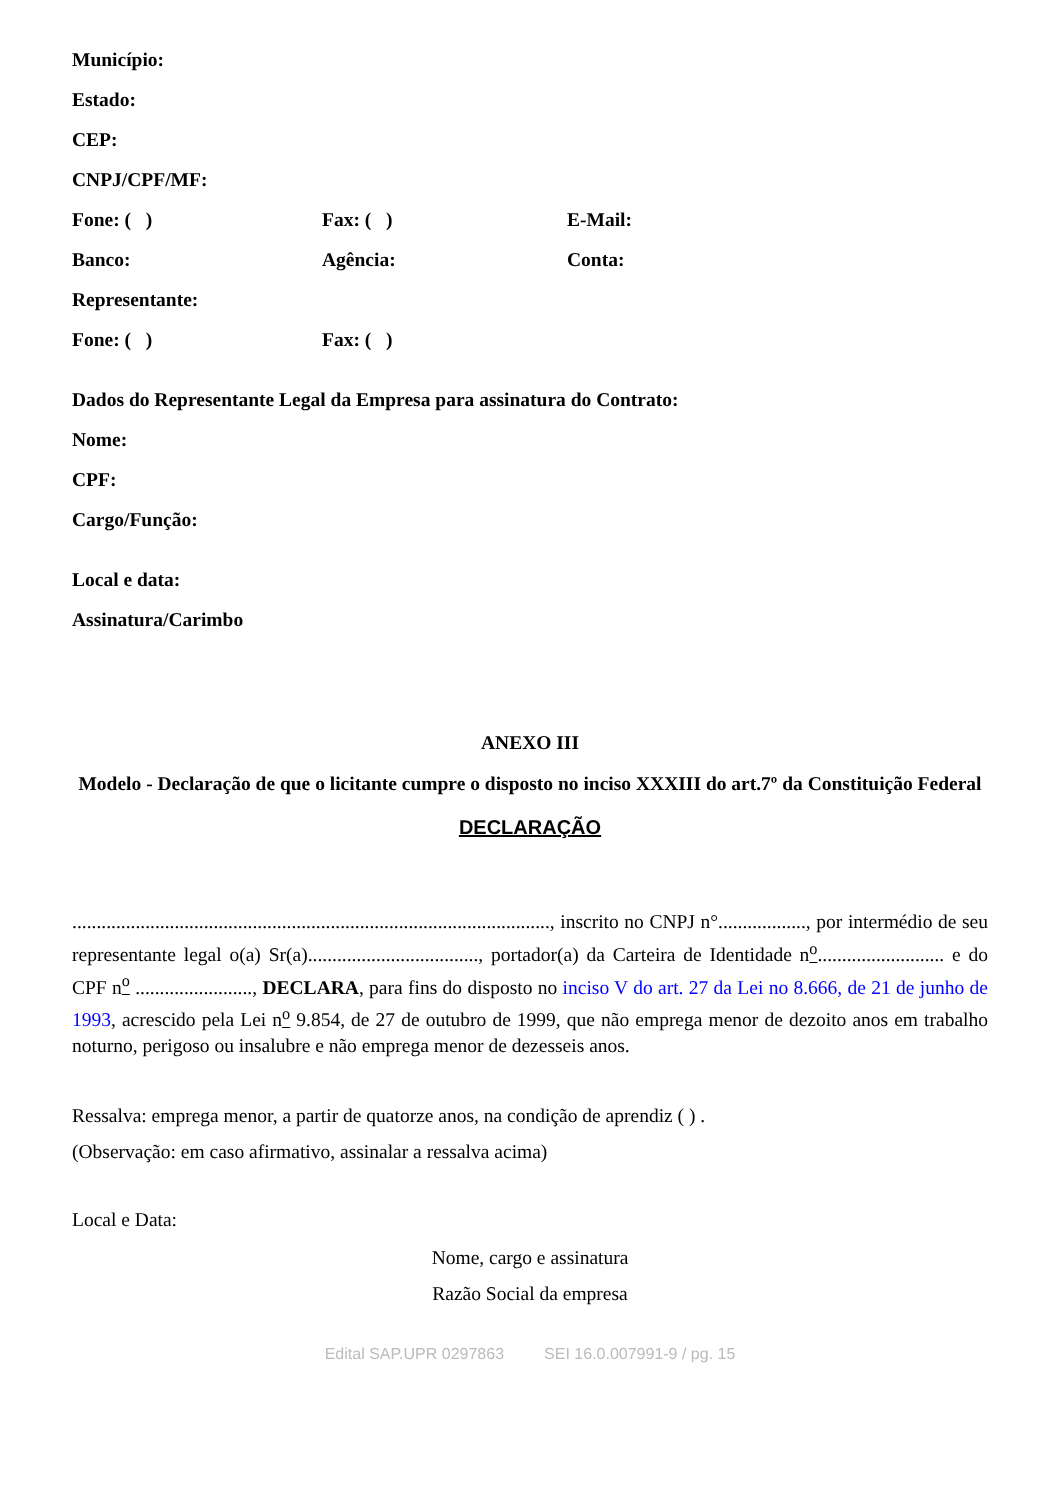Município:
Estado:
CEP:
CNPJ/CPF/MF:
Fone: ( ) Fax: ( ) E-Mail:
Banco: Agência: Conta:
Representante:
Fone: ( ) Fax: ( )
Dados do Representante Legal da Empresa para assinatura do Contrato:
Nome:
CPF:
Cargo/Função:
Local e data:
Assinatura/Carimbo
ANEXO III
Modelo - Declaração de que o licitante cumpre o disposto no inciso XXXIII do art.7º da Constituição Federal
DECLARAÇÃO
.................................................................................................., inscrito no CNPJ n°.................., por intermédio de seu representante legal o(a) Sr(a)..................................., portador(a) da Carteira de Identidade n<sup>o</sup>.......................... e do CPF n<sup>o</sup> ........................, DECLARA, para fins do disposto no inciso V do art. 27 da Lei no 8.666, de 21 de junho de 1993, acrescido pela Lei n<sup>o</sup> 9.854, de 27 de outubro de 1999, que não emprega menor de dezoito anos em trabalho noturno, perigoso ou insalubre e não emprega menor de dezesseis anos.
Ressalva: emprega menor, a partir de quatorze anos, na condição de aprendiz ( ) .
(Observação: em caso afirmativo, assinalar a ressalva acima)
Local e Data:
Nome, cargo e assinatura
Razão Social da empresa
Edital SAP.UPR 0297863 SEI 16.0.007991-9 / pg. 15